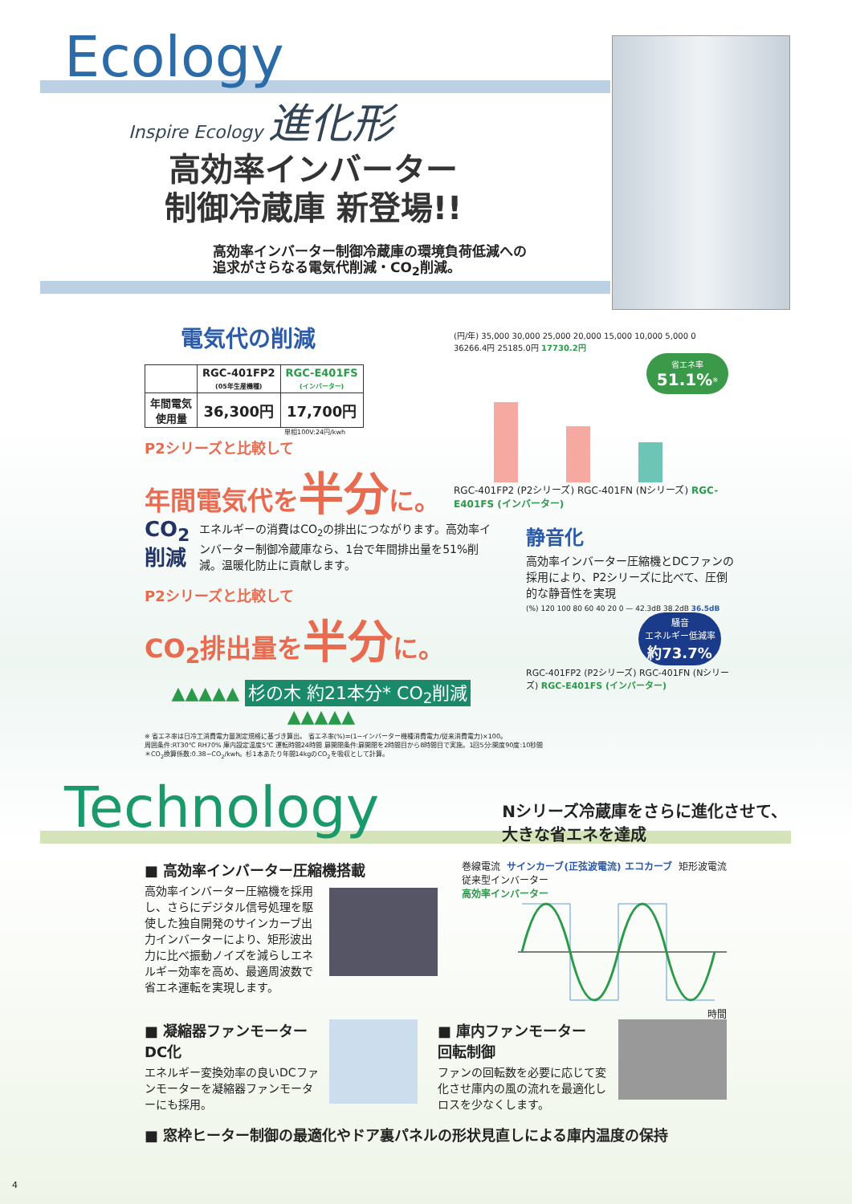Ecology
Inspire Ecology 進化形
高効率インバーター
制御冷蔵庫 新登場!!
高効率インバーター制御冷蔵庫の環境負荷低減への
追求がさらなる電気代削減・CO<sub>2</sub>削減。
電気代の削減
| | RGC-401FP2 (05年生産機種) | RGC-E401FS (インバーター) |
| --- | --- | --- |
| 年間電気 使用量 | 36,300円 | 17,700円 |
単相100V:24円/kwh
P2シリーズと比較して
年間電気代を半分に。
(円/年) 35,000 30,000 25,000 20,000 15,000 10,000 5,000 0
36266.4円 25185.0円 17730.2円
省エネ率
51.1%<sup>※</sup>
RGC-401FP2 (P2シリーズ) RGC-401FN (Nシリーズ) RGC-E401FS (インバーター)
CO<sub>2</sub>
削減
エネルギーの消費はCO<sub>2</sub>の排出につながります。高効率インバーター制御冷蔵庫なら、1台で年間排出量を51%削減。温暖化防止に貢献します。
P2シリーズと比較して
CO<sub>2</sub>排出量を半分に。
▲▲▲▲▲ 杉の木 約21本分* CO<sub>2</sub>削減 ▲▲▲▲▲
静音化
高効率インバーター圧縮機とDCファンの採用により、P2シリーズに比べて、圧倒的な静音性を実現
(%) 120 100 80 60 40 20 0 — 42.3dB 38.2dB 36.5dB
騒音
エネルギー低減率
約73.7%
RGC-401FP2 (P2シリーズ) RGC-401FN (Nシリーズ) RGC-E401FS (インバーター)
※ 省エネ率は日冷工消費電力量測定規格に基づき算出。 省エネ率(%)=(1−インバーター機種消費電力/従来消費電力)×100。
周囲条件:RT30℃ RH70% 庫内設定温度5℃ 運転時間24時間 扉開閉条件:扉開閉を2時間目から8時間目で実施。1回5分:開度90度:10秒間
＊CO<sub>2</sub>換算係数:0.38−CO<sub>2</sub>/kwh。杉1本あたり年間14kgのCO<sub>2</sub>を吸収として計算。
Technology
Nシリーズ冷蔵庫をさらに進化させて、
大きな省エネを達成
■ 高効率インバーター圧縮機搭載
高効率インバーター圧縮機を採用し、さらにデジタル信号処理を駆使した独自開発のサインカーブ出力インバーターにより、矩形波出力に比べ振動ノイズを減らしエネルギー効率を高め、最適周波数で省エネ運転を実現します。
巻線電流 サインカーブ(正弦波電流) エコカーブ 矩形波電流
従来型インバーター
高効率インバーター
時間
■ 凝縮器ファンモーター
DC化
エネルギー変換効率の良いDCファンモーターを凝縮器ファンモーターにも採用。
■ 庫内ファンモーター
回転制御
ファンの回転数を必要に応じて変化させ庫内の風の流れを最適化しロスを少なくします。
■ 窓枠ヒーター制御の最適化やドア裏パネルの形状見直しによる庫内温度の保持
4